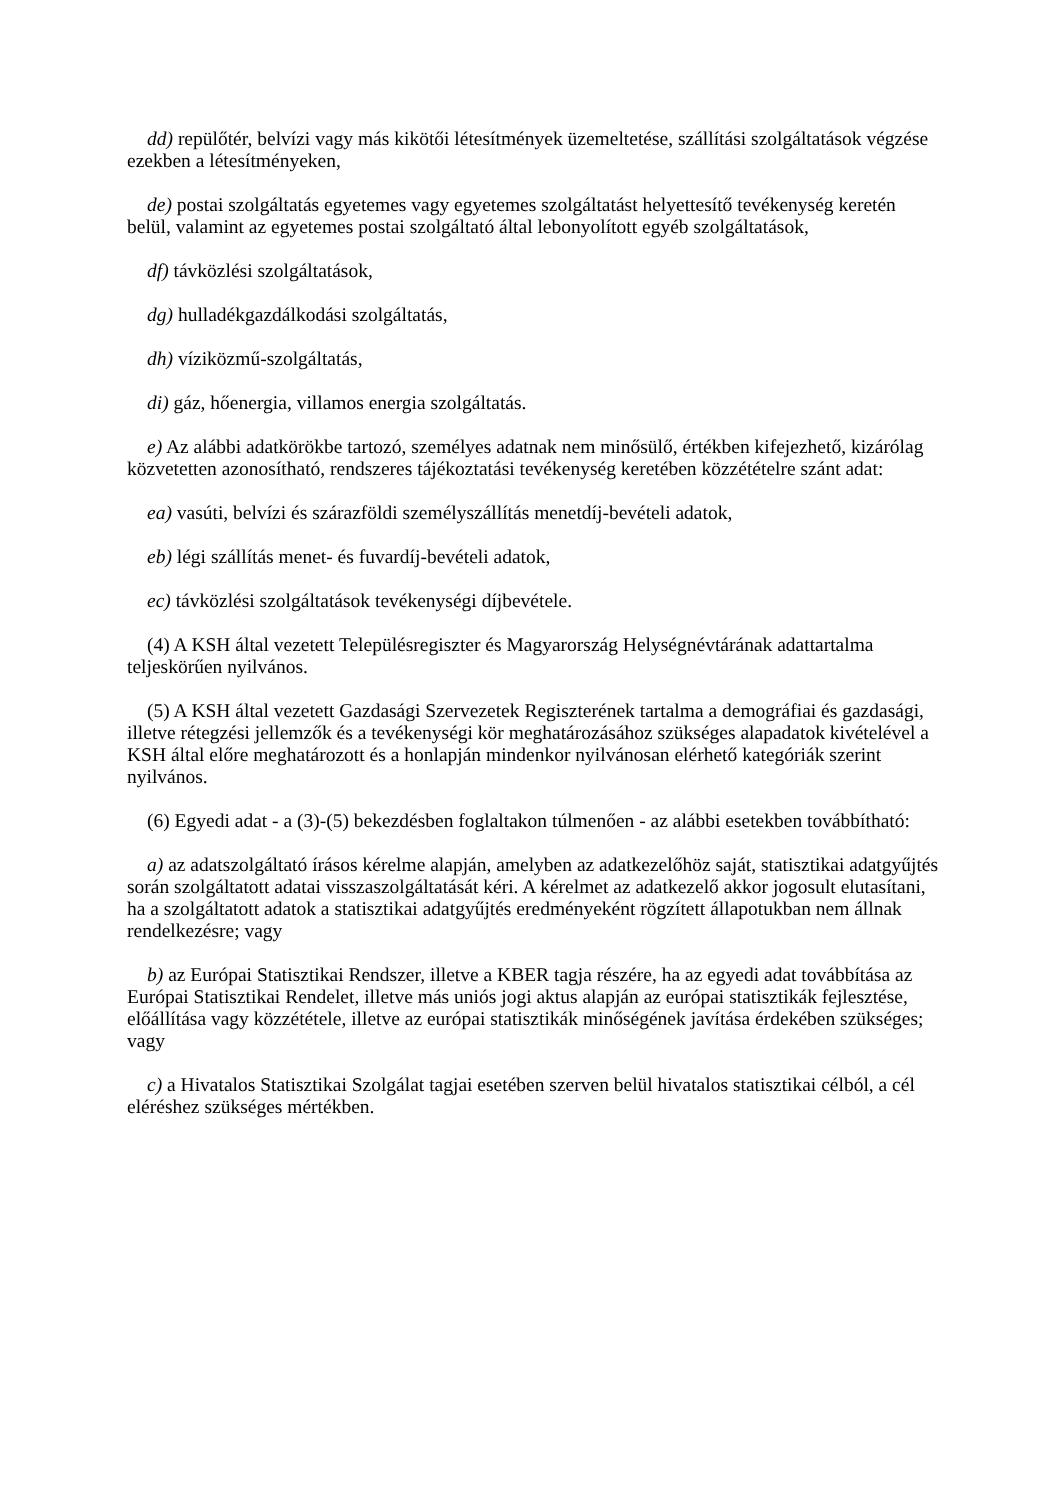dd) repülőtér, belvízi vagy más kikötői létesítmények üzemeltetése, szállítási szolgáltatások végzése ezekben a létesítményeken,
de) postai szolgáltatás egyetemes vagy egyetemes szolgáltatást helyettesítő tevékenység keretén belül, valamint az egyetemes postai szolgáltató által lebonyolított egyéb szolgáltatások,
df) távközlési szolgáltatások,
dg) hulladékgazdálkodási szolgáltatás,
dh) víziközmű-szolgáltatás,
di) gáz, hőenergia, villamos energia szolgáltatás.
e) Az alábbi adatkörökbe tartozó, személyes adatnak nem minősülő, értékben kifejezhető, kizárólag közvetetten azonosítható, rendszeres tájékoztatási tevékenység keretében közzétételre szánt adat:
ea) vasúti, belvízi és szárazföldi személyszállítás menetdíj-bevételi adatok,
eb) légi szállítás menet- és fuvardíj-bevételi adatok,
ec) távközlési szolgáltatások tevékenységi díjbevétele.
(4) A KSH által vezetett Településregiszter és Magyarország Helységnévtárának adattartalma teljeskörűen nyilvános.
(5) A KSH által vezetett Gazdasági Szervezetek Regiszterének tartalma a demográfiai és gazdasági, illetve rétegzési jellemzők és a tevékenységi kör meghatározásához szükséges alapadatok kivételével a KSH által előre meghatározott és a honlapján mindenkor nyilvánosan elérhető kategóriák szerint nyilvános.
(6) Egyedi adat - a (3)-(5) bekezdésben foglaltakon túlmenően - az alábbi esetekben továbbítható:
a) az adatszolgáltató írásos kérelme alapján, amelyben az adatkezelőhöz saját, statisztikai adatgyűjtés során szolgáltatott adatai visszaszolgáltatását kéri. A kérelmet az adatkezelő akkor jogosult elutasítani, ha a szolgáltatott adatok a statisztikai adatgyűjtés eredményeként rögzített állapotukban nem állnak rendelkezésre; vagy
b) az Európai Statisztikai Rendszer, illetve a KBER tagja részére, ha az egyedi adat továbbítása az Európai Statisztikai Rendelet, illetve más uniós jogi aktus alapján az európai statisztikák fejlesztése, előállítása vagy közzététele, illetve az európai statisztikák minőségének javítása érdekében szükséges; vagy
c) a Hivatalos Statisztikai Szolgálat tagjai esetében szerven belül hivatalos statisztikai célból, a cél eléréshez szükséges mértékben.